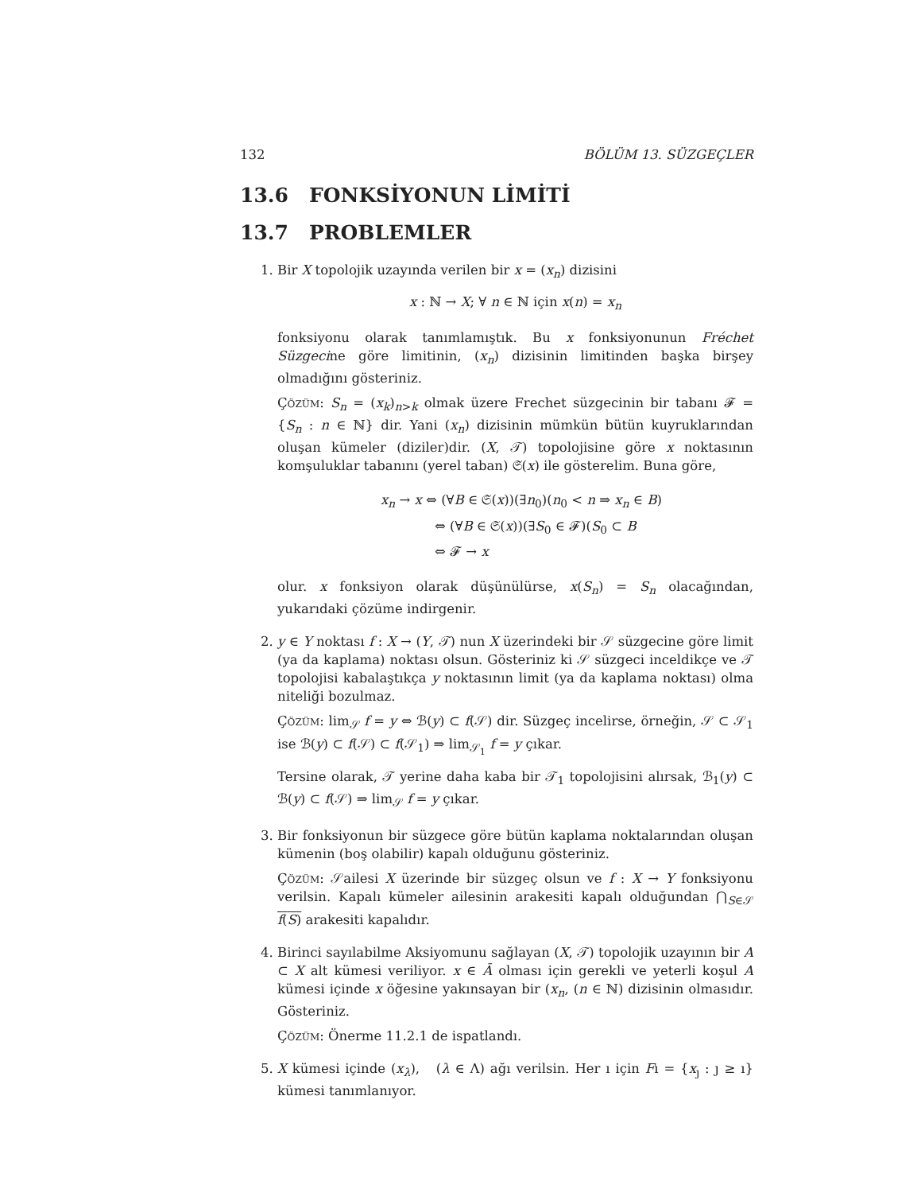132 BÖLÜM 13. SÜZGEÇLER
13.6 FONKSİYONUN LİMİTİ
13.7 PROBLEMLER
1. Bir X topolojik uzayında verilen bir x = (x<sub>n</sub>) dizisini
x : ℕ → X; ∀ n ∈ ℕ için x(n) = x<sub>n</sub>
fonksiyonu olarak tanımlamıştık. Bu x fonksiyonunun Fréchet Süzgecine göre limitinin, (x<sub>n</sub>) dizisinin limitinden başka birşey olmadığını gösteriniz.
Çözüm: S<sub>n</sub> = (x<sub>k</sub>)<sub>n>k</sub> olmak üzere Frechet süzgecinin bir tabanı 𝓕 = {S<sub>n</sub> : n ∈ ℕ} dir. Yani (x<sub>n</sub>) dizisinin mümkün bütün kuyruklarından oluşan kümeler (diziler)dir. (X, 𝒯) topolojisine göre x noktasının komşuluklar tabanını (yerel taban) 𝔖(x) ile gösterelim. Buna göre,
x<sub>n</sub> → x ⇔ (∀B ∈ 𝔖(x))(∃n<sub>0</sub>)(n<sub>0</sub> < n ⇒ x<sub>n</sub> ∈ B)
⇔ (∀B ∈ 𝔖(x))(∃S<sub>0</sub> ∈ 𝓕)(S<sub>0</sub> ⊂ B
⇔ 𝓕 → x
olur. x fonksiyon olarak düşünülürse, x(S<sub>n</sub>) = S<sub>n</sub> olacağından, yukarıdaki çözüme indirgenir.
2. y ∈ Y noktası f : X → (Y, 𝒯) nun X üzerindeki bir 𝒮 süzgecine göre limit (ya da kaplama) noktası olsun. Gösteriniz ki 𝒮 süzgeci inceldikçe ve 𝒯 topolojisi kabalaştıkça y noktasının limit (ya da kaplama noktası) olma niteliği bozulmaz.
Çözüm: lim<sub>𝒮</sub> f = y ⇔ ℬ(y) ⊂ f(𝒮) dir. Süzgeç incelirse, örneğin, 𝒮 ⊂ 𝒮<sub>1</sub> ise ℬ(y) ⊂ f(𝒮) ⊂ f(𝒮<sub>1</sub>) ⇒ lim<sub>𝒮<sub>1</sub></sub> f = y çıkar.
Tersine olarak, 𝒯 yerine daha kaba bir 𝒯<sub>1</sub> topolojisini alırsak, ℬ<sub>1</sub>(y) ⊂ ℬ(y) ⊂ f(𝒮) ⇒ lim<sub>𝒮</sub> f = y çıkar.
3. Bir fonksiyonun bir süzgece göre bütün kaplama noktalarından oluşan kümenin (boş olabilir) kapalı olduğunu gösteriniz.
Çözüm: 𝒮ailesi X üzerinde bir süzgeç olsun ve f : X → Y fonksiyonu verilsin. Kapalı kümeler ailesinin arakesiti kapalı olduğundan ⋂<sub>S∈𝒮</sub> f(S) arakesiti kapalıdır.
4. Birinci sayılabilme Aksiyomunu sağlayan (X, 𝒯) topolojik uzayının bir A ⊂ X alt kümesi veriliyor. x ∈ Ā olması için gerekli ve yeterli koşul A kümesi içinde x öğesine yakınsayan bir (x<sub>n</sub>, (n ∈ ℕ) dizisinin olmasıdır. Gösteriniz.
Çözüm: Önerme 11.2.1 de ispatlandı.
5. X kümesi içinde (x<sub>λ</sub>), (λ ∈ Λ) ağı verilsin. Her ı için Fı = {x<sub>ȷ</sub> : ȷ ≥ ı} kümesi tanımlanıyor.